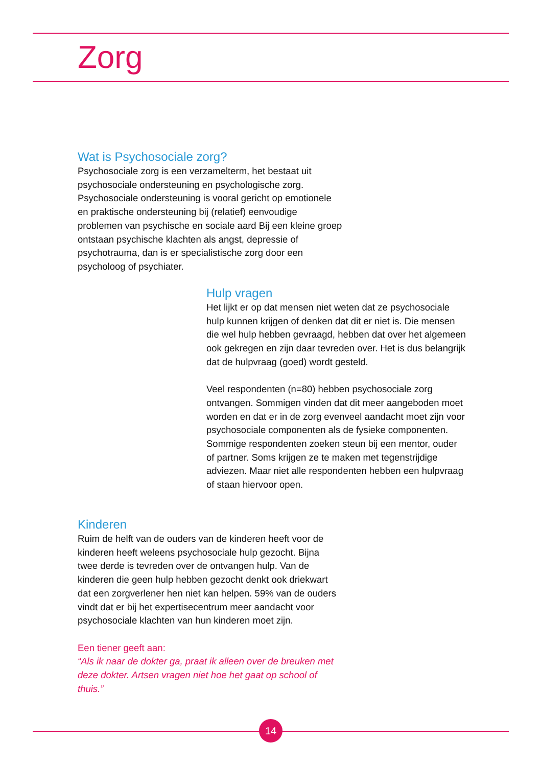Zorg
Wat is Psychosociale zorg?
Psychosociale zorg is een verzamelterm, het bestaat uit psychosociale ondersteuning en psychologische zorg. Psychosociale ondersteuning is vooral gericht op emotionele en praktische ondersteuning bij (relatief) eenvoudige problemen van psychische en sociale aard Bij een kleine groep ontstaan psychische klachten als angst, depressie of psychotrauma, dan is er specialistische zorg door een psycholoog of psychiater.
Hulp vragen
Het lijkt er op dat mensen niet weten dat ze psychosociale hulp kunnen krijgen of denken dat dit er niet is. Die mensen die wel hulp hebben gevraagd, hebben dat over het algemeen ook gekregen en zijn daar tevreden over. Het is dus belangrijk dat de hulpvraag (goed) wordt gesteld.
Veel respondenten (n=80) hebben psychosociale zorg ontvangen. Sommigen vinden dat dit meer aangeboden moet worden en dat er in de zorg evenveel aandacht moet zijn voor psychosociale componenten als de fysieke componenten. Sommige respondenten zoeken steun bij een mentor, ouder of partner. Soms krijgen ze te maken met tegenstrijdige adviezen. Maar niet alle respondenten hebben een hulpvraag of staan hiervoor open.
Kinderen
Ruim de helft van de ouders van de kinderen heeft voor de kinderen heeft weleens psychosociale hulp gezocht. Bijna twee derde is tevreden over de ontvangen hulp. Van de kinderen die geen hulp hebben gezocht denkt ook driekwart dat een zorgverlener hen niet kan helpen. 59% van de ouders vindt dat er bij het expertisecentrum meer aandacht voor psychosociale klachten van hun kinderen moet zijn.
Een tiener geeft aan:
“Als ik naar de dokter ga, praat ik alleen over de breuken met deze dokter. Artsen vragen niet hoe het gaat op school of thuis.”
14